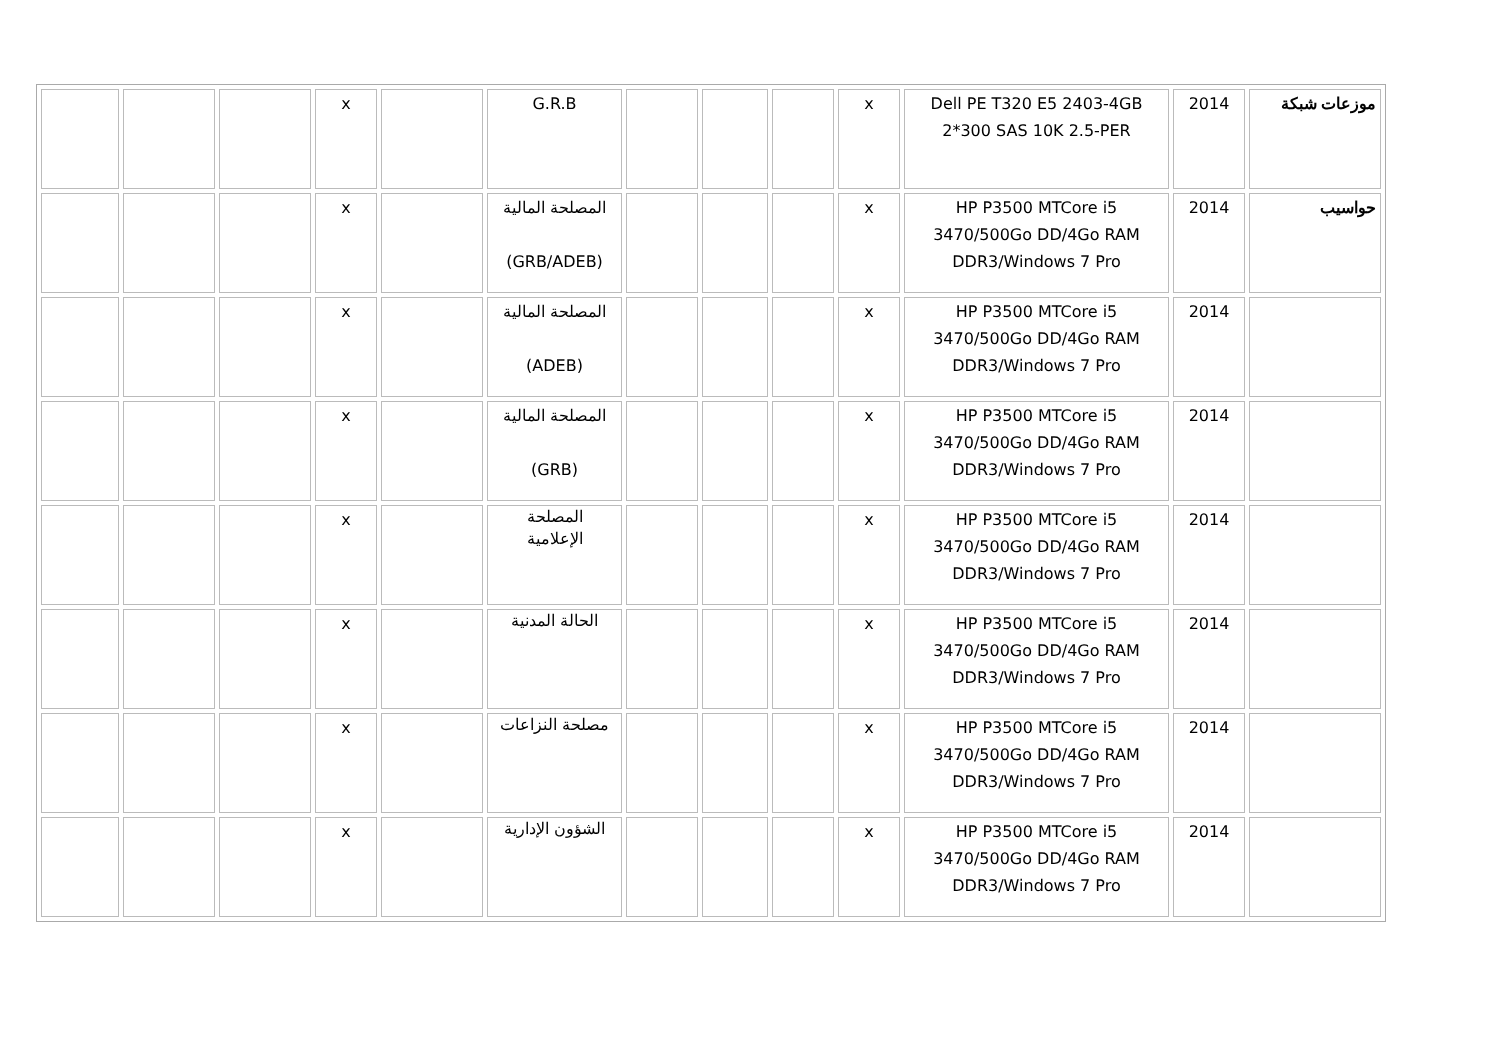| موزعات شبكة | 2014 | Dell PE T320 E5 2403-4GB 2*300 SAS 10K 2.5-PER | x | | | | G.R.B | | x | | | |
| حواسيب | 2014 | HP P3500 MTCore i5 3470/500Go DD/4Go RAM DDR3/Windows 7 Pro | x | | | | المصلحة المالية (GRB/ADEB) | | x | | | |
| | 2014 | HP P3500 MTCore i5 3470/500Go DD/4Go RAM DDR3/Windows 7 Pro | x | | | | المصلحة المالية (ADEB) | | x | | | |
| | 2014 | HP P3500 MTCore i5 3470/500Go DD/4Go RAM DDR3/Windows 7 Pro | x | | | | المصلحة المالية (GRB) | | x | | | |
| | 2014 | HP P3500 MTCore i5 3470/500Go DD/4Go RAM DDR3/Windows 7 Pro | x | | | | المصلحة الإعلامية | | x | | | |
| | 2014 | HP P3500 MTCore i5 3470/500Go DD/4Go RAM DDR3/Windows 7 Pro | x | | | | الحالة المدنية | | x | | | |
| | 2014 | HP P3500 MTCore i5 3470/500Go DD/4Go RAM DDR3/Windows 7 Pro | x | | | | مصلحة النزاعات | | x | | | |
| | 2014 | HP P3500 MTCore i5 3470/500Go DD/4Go RAM DDR3/Windows 7 Pro | x | | | | الشؤون الإدارية | | x | | | |